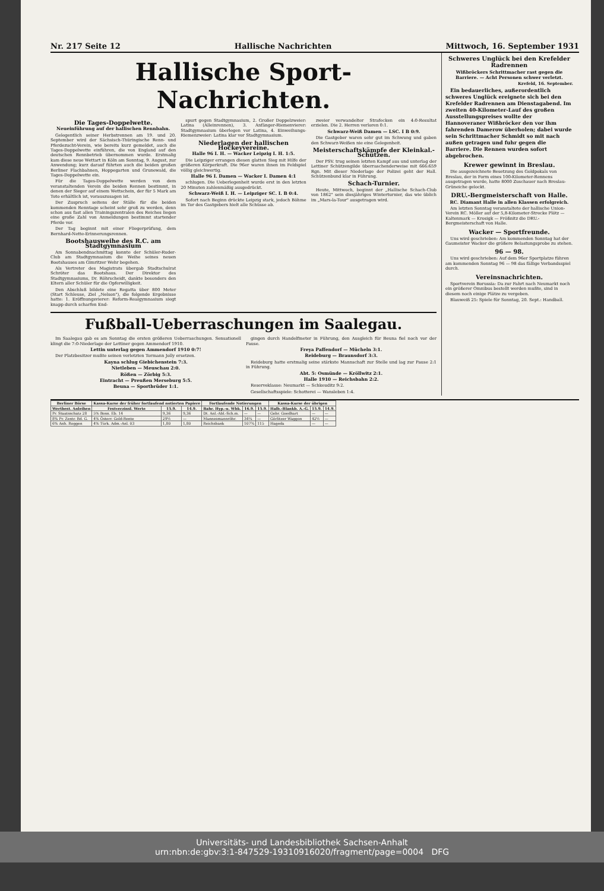Nr. 217 Seite 12 Hallische Nachrichten Mittwoch, 16. September 1931
Hallische Sport-Nachrichten.
Die Tages-Doppelwette.
Neueinführung auf der hallischen Rennbahn.
Gelegentlich seiner Herbstrennen am 19. und 20. September wird der Sächsisch-Thüringische Renn- und Pferdezucht-Verein, wie bereits kurz gemeldet, auch die Tages-Doppelwette einführen, die von England auf den deutschen Rennbetrieb übernommen wurde. Erstmalig kam diese neue Wettart in Köln am Sonntag, 9. August, zur Anwendung; kurz darauf führten auch die beiden großen Berliner Flachbahnen, Hoppegarten und Grunewald, die Tages-Doppelwette ein.
Für die Tages-Doppelwette werden von dem veranstaltenden Verein die beiden Rennen bestimmt, in denen der Sieger auf einem Wettschein, der für 5 Mark am Toto erhältlich ist, vorauszusagen ist.
Der Zuspruch seitens der Ställe für die beiden kommenden Renntage scheint sehr groß zu werden, denn schon aus fast allen Trainingszentralen des Reiches liegen eine große Zahl von Anmeldungen bestimmt startender Pferde vor.
Der Tag beginnt mit einer Fliegerprüfung, dem Bernhard-Nette-Erinnerungsrennen.
Bootshausweihe des R.C. am Stadtgymnasium
Am Sonnabendnachmittag konnte der Schüler-Ruder-Club am Stadtgymnasium die Weihe seines neuen Bootshauses am Gimritzer Wehr begehen.
Als Vertreter des Magistrats übergab Stadtschulrat Schröter das Bootshaus. Der Direktor des Stadtgymnasiums, Dr. Röhrscheidt, dankte besonders den Eltern aller Schüler für die Opferwilligkeit.
Den Abschluß bildete eine Regatta über 800 Meter (Start Schleuse, Ziel „Nelson"), die folgende Ergebnisse hatte: 1. Eröffnungsvierer: Reform-Realgymnasium siegt knapp durch scharfen End-
spurt gegen Stadtgymnasium, 2. Großer Doppelzweier: Latina (Alleinrennen), 3. Anfänger-Riemenvierer: Stadtgymnasium überlegen vor Latina, 4. Einweihungs-Riemenzweier: Latina klar vor Stadtgymnasium.
Niederlagen der hallischen Hockeyvereine.
Halle 96 I. H. — Wacker Leipzig I. H. 1:5.
Die Leipziger errangen diesen glatten Sieg mit Hilfe der größeren Körperkraft. Die 96er waren ihnen im Feldspiel völlig gleichwertig.
Halle 96 I. Damen — Wacker I. Damen 4:1
schlugen. Die Ueberlegenheit wurde erst in den letzten 20 Minuten zahlenmäßig ausgedrückt.
Schwarz-Weiß I. H. — Leipziger SC. I. B 0:4.
Sofort nach Beginn drückte Leipzig stark, jedoch Böhme im Tor des Gastgebers hielt alle Schüsse ab.
zweier verwandelter Strafecken ein 4:0-Resultat erzielen. Die 2. Herren verloren 0:1.
Schwarz-Weiß Damen — LSC. I B 0:9.
Die Gastgeber waren sehr gut im Schwung und gaben den Schwarz-Weißen nie eine Gelegenheit.
Meisterschaftskämpfe der Kleinkal.-Schützen.
Der PSV. trug seinen letzten Kampf aus und unterlag der Lettiner Schützengilde überraschenderweise mit 666:659 Rgn. Mit dieser Niederlage der Polizei geht der Hall. Schützenbund klar in Führung.
Schach-Turnier.
Heute, Mittwoch, beginnt der „Hallische Schach-Club von 1862" sein diesjähriges Winterturnier, das wie üblich im „Mars-la-Tour" ausgetragen wird.
Fußball-Ueberraschungen im Saalegau.
Im Saalegau gab es am Sonntag die ersten größeren Ueberraschungen. Sensationell klingt die 7:0-Niederlage der Lettiner gegen Ammendorf 1910.
Lettin unterlag gegen Ammendorf 1910 0:7!
Der Platzbesitzer mußte seinen verletzten Tormann Jolly ersetzen.
Kayna schlug Giebichenstein 7:3.
Nietleben — Meuschau 2:0.
Rößen — Zörbig 5:3.
Eintracht — Preußen Merseburg 5:5.
Beuna — Sportbrüder 1:1.
gingen durch Handelfmeter in Führung, den Ausgleich für Beuna fiel noch vor der Pause.
Freya Paffendorf — Mücheln 3:1.
Reideburg — Braunsdorf 3:3.
Reideburg hatte erstmalig seine stärkste Mannschaft zur Stelle und lag zur Pause 2:1 in Führung.
Abt. 5: Osmünde — Kröllwitz 2:1.
Halle 1910 — Reichsbahn 2:2.
Reserveklasse: Neumarkt — Schkeuditz 9:2.
Gesellschaftsspiele: Schotterei — Wansleben 1:4.
Schweres Unglück bei den Krefelder Radrennen
Wißbröckers Schrittmacher rast gegen die Barriere. — Acht Personen schwer verletzt.
Krefeld, 16. September.
Ein bedauerliches, außerordentlich schweres Unglück ereignete sich bei den Krefelder Radrennen am Dienstagabend. Im zweiten 40-Kilometer-Lauf des großen Ausstellungspreises wollte der Hannoveraner Wißbröcker den vor ihm fahrenden Damerow überholen; dabei wurde sein Schrittmacher Schmidt so mit nach außen getragen und fuhr gegen die Barriere. Die Rennen wurden sofort abgebrochen.
Krewer gewinnt in Breslau.
Die ausgezeichnete Besetzung des Goldpokals von Breslau, der in Form eines 100-Kilometer-Rennens ausgetragen wurde, hatte 8000 Zuschauer nach Breslau-Grüneiche gelockt.
DRU.-Bergmeisterschaft von Halle.
RC. Diamant Halle in allen Klassen erfolgreich.
Am letzten Sonntag veranstaltete der hallische Union-Verein RC. Möller auf der 5,8-Kilometer-Strecke Plötz — Kaltenmark — Krosigk — Frößnitz die DRU.-Bergmeisterschaft von Halle.
Wacker — Sportfreunde.
Uns wird geschrieben: Am kommenden Sonntag hat der Gaumeister Wacker die größere Belastungsprobe zu stehen.
96 — 98.
Uns wird geschrieben: Auf dem 96er Sportplatze führen am kommenden Sonntag 96 — 98 das fällige Verbandsspiel durch.
Vereinsnachrichten.
Sportverein Borussia: Da zur Fahrt nach Neumarkt noch ein größerer Omnibus bestellt werden mußte, sind in diesem noch einige Plätze zu vergeben.
Blauweiß 25: Spiele für Sonntag, 20. Sept.: Handball.
| Berliner Börse | Kassa-Kurse der früher fortlaufend notierten Papiere | | | Fortlaufende Notierungen | | | Kassa-Kurse der übrigen | | |
| --- | --- | --- | --- | --- | --- | --- | --- | --- | --- |
| Wertbest. Anleihen | Festverzinsl. Werte | 15.9. | 14.9. | Bahr. Hyp.-u. Wbk. | 16.9. | 15.9. | Halb.-Blankb. A.-G. | 15.9. | 14.9. |
| Pr. Staatsschatz 28 | 5% Bosn. Eb. 14 | 9,36 | 9,36 | Dt. Anl.-Abl.-Sch.m. | — | — | Gebr. Goedhart | — | — |
| 8% Pr. Zentr. Bd. G. | 4% Österr. Gold-Rente | 29½ | — | Mannesmannröhr. | 34¼ | — | Görlitzer Waggon | 42½ | — |
| 6% Anh. Roggen | 4% Türk. Adm.-Anl. 03 | 1,80 | 1,80 | Reichsbank | 107¾ | 115 | Hageda | — | — |
Universitäts- und Landesbibliothek Sachsen-Anhalt
urn:nbn:de:gbv:3:1-847529-19310916020/fragment/page=0004 DFG